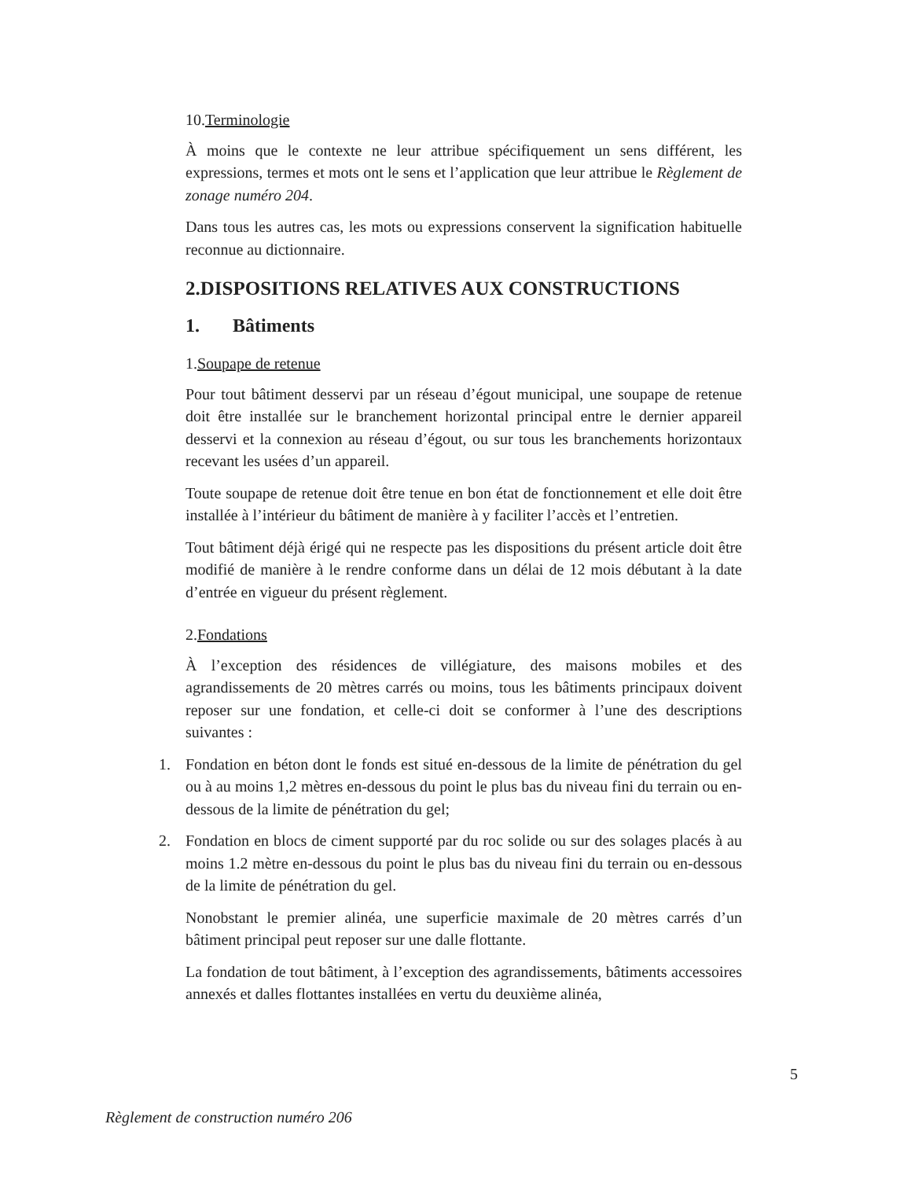10.Terminologie
À moins que le contexte ne leur attribue spécifiquement un sens différent, les expressions, termes et mots ont le sens et l’application que leur attribue le Règlement de zonage numéro 204.
Dans tous les autres cas, les mots ou expressions conservent la signification habituelle reconnue au dictionnaire.
2.DISPOSITIONS RELATIVES AUX CONSTRUCTIONS
1. Bâtiments
1.Soupape de retenue
Pour tout bâtiment desservi par un réseau d’égout municipal, une soupape de retenue doit être installée sur le branchement horizontal principal entre le dernier appareil desservi et la connexion au réseau d’égout, ou sur tous les branchements horizontaux recevant les usées d’un appareil.
Toute soupape de retenue doit être tenue en bon état de fonctionnement et elle doit être installée à l’intérieur du bâtiment de manière à y faciliter l’accès et l’entretien.
Tout bâtiment déjà érigé qui ne respecte pas les dispositions du présent article doit être modifié de manière à le rendre conforme dans un délai de 12 mois débutant à la date d’entrée en vigueur du présent règlement.
2.Fondations
À l’exception des résidences de villégiature, des maisons mobiles et des agrandissements de 20 mètres carrés ou moins, tous les bâtiments principaux doivent reposer sur une fondation, et celle-ci doit se conformer à l’une des descriptions suivantes :
1. Fondation en béton dont le fonds est situé en-dessous de la limite de pénétration du gel ou à au moins 1,2 mètres en-dessous du point le plus bas du niveau fini du terrain ou en-dessous de la limite de pénétration du gel;
2. Fondation en blocs de ciment supporté par du roc solide ou sur des solages placés à au moins 1.2 mètre en-dessous du point le plus bas du niveau fini du terrain ou en-dessous de la limite de pénétration du gel.
Nonobstant le premier alinéa, une superficie maximale de 20 mètres carrés d’un bâtiment principal peut reposer sur une dalle flottante.
La fondation de tout bâtiment, à l’exception des agrandissements, bâtiments accessoires annexés et dalles flottantes installées en vertu du deuxième alinéa,
5
Règlement de construction numéro 206